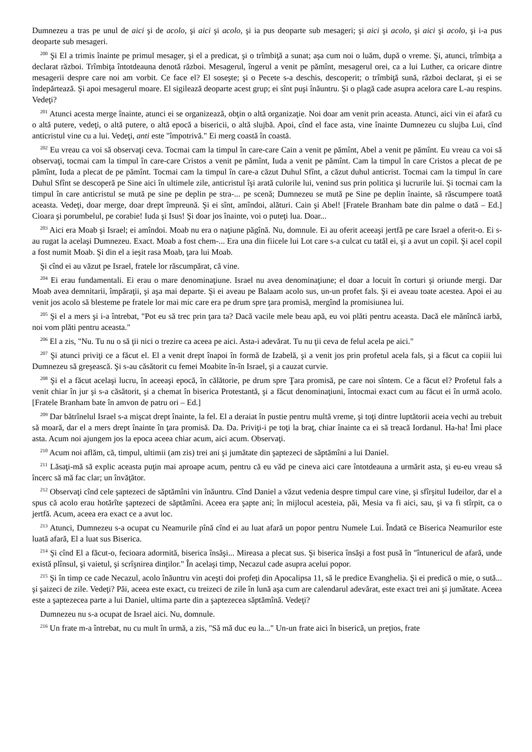Dumnezeu a tras pe unul de aici şi de acolo, şi aici şi acolo, şi ia pus deoparte sub mesageri; şi aici şi acolo, şi aici şi acolo, şi i-a pus deoparte sub mesageri.
<sup>200</sup> Şi El a trimis înainte pe primul mesager, şi el a predicat, şi o trîmbiţă a sunat; aşa cum noi o luăm, după o vreme. Şi, atunci, trîmbiţa a declarat război. Trîmbiţa întotdeauna denotă război. Mesagerul, îngerul a venit pe pămînt, mesagerul orei, ca a lui Luther, ca oricare dintre mesagerii despre care noi am vorbit. Ce face el? El soseşte; şi o Pecete s-a deschis, descoperit; o trîmbiţă sună, război declarat, şi ei se îndepărtează. Şi apoi mesagerul moare. El sigilează deoparte acest grup; ei sînt puşi înăuntru. Şi o plagă cade asupra acelora care L-au respins. Vedeţi?
<sup>201</sup> Atunci acesta merge înainte, atunci ei se organizează, obţin o altă organizaţie. Noi doar am venit prin aceasta. Atunci, aici vin ei afară cu o altă putere, vedeţi, o altă putere, o altă epocă a bisericii, o altă slujbă. Apoi, cînd el face asta, vine înainte Dumnezeu cu slujba Lui, cînd anticristul vine cu a lui. Vedeţi, anti este "împotrivă." Ei merg coastă în coastă.
<sup>202</sup> Eu vreau ca voi să observaţi ceva. Tocmai cam la timpul în care-care Cain a venit pe pămînt, Abel a venit pe pămînt. Eu vreau ca voi să observaţi, tocmai cam la timpul în care-care Cristos a venit pe pămînt, Iuda a venit pe pămînt. Cam la timpul în care Cristos a plecat de pe pămînt, Iuda a plecat de pe pămînt. Tocmai cam la timpul în care-a căzut Duhul Sfînt, a căzut duhul anticrist. Tocmai cam la timpul în care Duhul Sfînt se descoperă pe Sine aici în ultimele zile, anticristul îşi arată culorile lui, venind sus prin politica şi lucrurile lui. Şi tocmai cam la timpul în care anticristul se mută pe sine pe deplin pe stra-... pe scenă; Dumnezeu se mută pe Sine pe deplin înainte, să răscumpere toată aceasta. Vedeţi, doar merge, doar drept împreună. Şi ei sînt, amîndoi, alături. Cain şi Abel! [Fratele Branham bate din palme o dată – Ed.] Cioara şi porumbelul, pe corabie! Iuda şi Isus! Şi doar jos înainte, voi o puteţi lua. Doar...
<sup>203</sup> Aici era Moab şi Israel; ei amîndoi. Moab nu era o naţiune păgînă. Nu, domnule. Ei au oferit aceeaşi jertfă pe care Israel a oferit-o. Ei s-au rugat la acelaşi Dumnezeu. Exact. Moab a fost chem-... Era una din fiicele lui Lot care s-a culcat cu tatăl ei, şi a avut un copil. Şi acel copil a fost numit Moab. Şi din el a ieşit rasa Moab, ţara lui Moab.
Şi cînd ei au văzut pe Israel, fratele lor răscumpărat, că vine.
<sup>204</sup> Ei erau fundamentali. Ei erau o mare denominaţiune. Israel nu avea denominaţiune; el doar a locuit în corturi şi oriunde mergi. Dar Moab avea demnitarii, împăraţii, şi aşa mai departe. Şi ei aveau pe Balaam acolo sus, un-un profet fals. Şi ei aveau toate acestea. Apoi ei au venit jos acolo să blesteme pe fratele lor mai mic care era pe drum spre ţara promisă, mergînd la promisiunea lui.
<sup>205</sup> Şi el a mers şi i-a întrebat, "Pot eu să trec prin ţara ta? Dacă vacile mele beau apă, eu voi plăti pentru aceasta. Dacă ele mănîncă iarbă, noi vom plăti pentru aceasta."
<sup>206</sup> El a zis, "Nu. Tu nu o să ţii nici o trezire ca aceea pe aici. Asta-i adevărat. Tu nu ţii ceva de felul acela pe aici."
<sup>207</sup> Şi atunci priviţi ce a făcut el. El a venit drept înapoi în formă de Izabelă, şi a venit jos prin profetul acela fals, şi a făcut ca copiii lui Dumnezeu să greşească. Şi s-au căsătorit cu femei Moabite în-în Israel, şi a cauzat curvie.
<sup>208</sup> Şi el a făcut acelaşi lucru, în aceeaşi epocă, în călătorie, pe drum spre Ţara promisă, pe care noi sîntem. Ce a făcut el? Profetul fals a venit chiar în jur şi s-a căsătorit, şi a chemat în biserica Protestantă, şi a făcut denominaţiuni, întocmai exact cum au făcut ei în urmă acolo. [Fratele Branham bate în amvon de patru ori – Ed.]
<sup>209</sup> Dar bătrînelul Israel s-a mişcat drept înainte, la fel. El a deraiat în pustie pentru multă vreme, şi toţi dintre luptătorii aceia vechi au trebuit să moară, dar el a mers drept înainte în ţara promisă. Da. Da. Priviţi-i pe toţi la braţ, chiar înainte ca ei să treacă Iordanul. Ha-ha! Îmi place asta. Acum noi ajungem jos la epoca aceea chiar acum, aici acum. Observaţi.
<sup>210</sup> Acum noi aflăm, că, timpul, ultimii (am zis) trei ani şi jumătate din şaptezeci de săptămîni a lui Daniel.
<sup>211</sup> Lăsaţi-mă să explic aceasta puţin mai aproape acum, pentru că eu văd pe cineva aici care întotdeauna a urmărit asta, şi eu-eu vreau să încerc să mă fac clar; un învăţător.
<sup>212</sup> Observaţi cînd cele şaptezeci de săptămîni vin înăuntru. Cînd Daniel a văzut vedenia despre timpul care vine, şi sfîrşitul Iudeilor, dar el a spus că acolo erau hotărîte şaptezeci de săptămîni. Aceea era şapte ani; în mijlocul acesteia, păi, Mesia va fi aici, sau, şi va fi stîrpit, ca o jertfă. Acum, aceea era exact ce a avut loc.
<sup>213</sup> Atunci, Dumnezeu s-a ocupat cu Neamurile pînă cînd ei au luat afară un popor pentru Numele Lui. Îndată ce Biserica Neamurilor este luată afară, El a luat sus Biserica.
<sup>214</sup> Şi cînd El a făcut-o, fecioara adormită, biserica însăşi... Mireasa a plecat sus. Şi biserica însăşi a fost pusă în "întunericul de afară, unde există plînsul, şi vaietul, şi scrîşnirea dinţilor." În acelaşi timp, Necazul cade asupra acelui popor.
<sup>215</sup> Şi în timp ce cade Necazul, acolo înăuntru vin aceşti doi profeţi din Apocalipsa 11, să le predice Evanghelia. Şi ei predică o mie, o sută... şi şaizeci de zile. Vedeţi? Păi, aceea este exact, cu treizeci de zile în lună aşa cum are calendarul adevărat, este exact trei ani şi jumătate. Aceea este a şaptezecea parte a lui Daniel, ultima parte din a şaptezecea săptămînă. Vedeţi?
Dumnezeu nu s-a ocupat de Israel aici. Nu, domnule.
<sup>216</sup> Un frate m-a întrebat, nu cu mult în urmă, a zis, "Să mă duc eu la..." Un-un frate aici în biserică, un preţios, frate